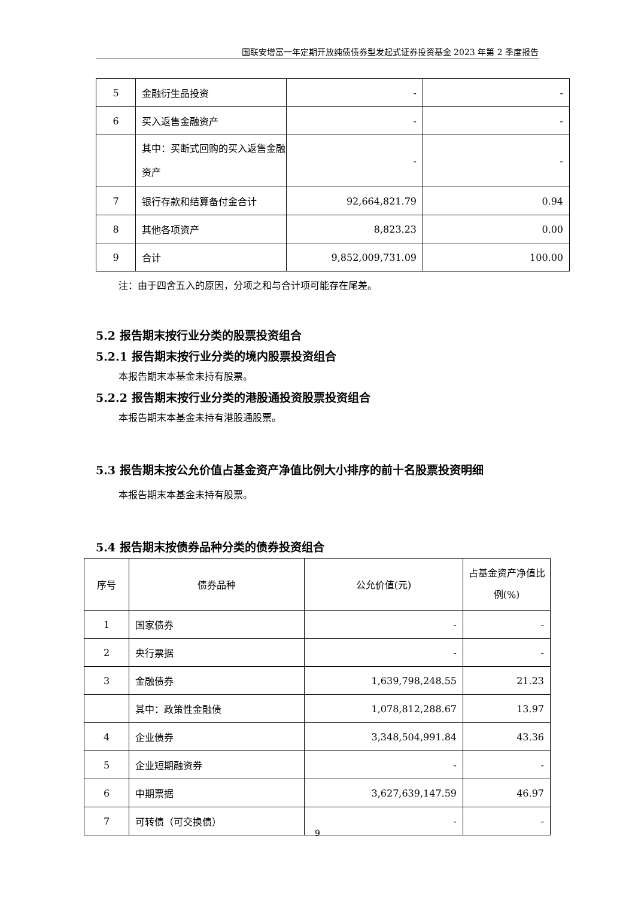国联安增富一年定期开放纯债债券型发起式证券投资基金 2023 年第 2 季度报告
| 5 | 金融衍生品投资 | - | - |
| 6 | 买入返售金融资产 | - | - |
| | 其中：买断式回购的买入返售金融资产 | - | - |
| 7 | 银行存款和结算备付金合计 | 92,664,821.79 | 0.94 |
| 8 | 其他各项资产 | 8,823.23 | 0.00 |
| 9 | 合计 | 9,852,009,731.09 | 100.00 |
注：由于四舍五入的原因，分项之和与合计项可能存在尾差。
5.2 报告期末按行业分类的股票投资组合
5.2.1 报告期末按行业分类的境内股票投资组合
本报告期末本基金未持有股票。
5.2.2 报告期末按行业分类的港股通投资股票投资组合
本报告期末本基金未持有港股通股票。
5.3 报告期末按公允价值占基金资产净值比例大小排序的前十名股票投资明细
本报告期末本基金未持有股票。
5.4 报告期末按债券品种分类的债券投资组合
| 序号 | 债券品种 | 公允价值(元) | 占基金资产净值比例(%) |
| --- | --- | --- | --- |
| 1 | 国家债券 | - | - |
| 2 | 央行票据 | - | - |
| 3 | 金融债券 | 1,639,798,248.55 | 21.23 |
| | 其中：政策性金融债 | 1,078,812,288.67 | 13.97 |
| 4 | 企业债券 | 3,348,504,991.84 | 43.36 |
| 5 | 企业短期融资券 | - | - |
| 6 | 中期票据 | 3,627,639,147.59 | 46.97 |
| 7 | 可转债（可交换债） | - | - |
9